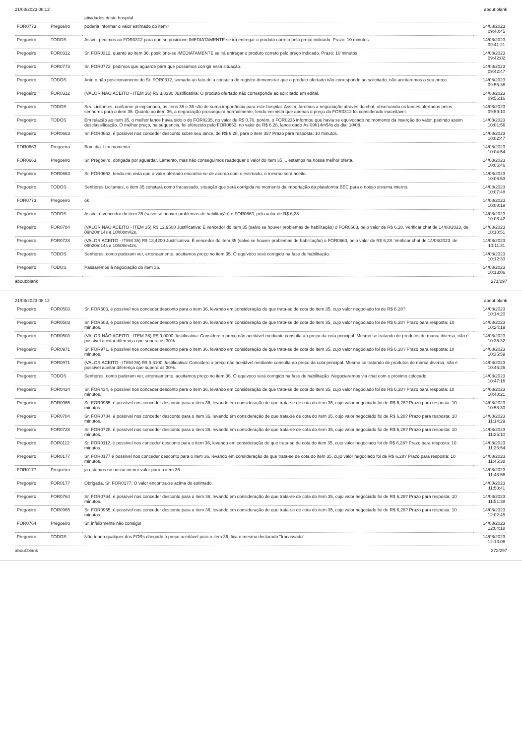21/08/2023 08:12 about:blank
| | | atividades deste hospital. | |
| FOR0773 | Pregoeiro | poderia informar o valor estimado do item? | 14/08/2023 09:40:45 |
| Pregoeiro | TODOS | Assim, pedimos ao FOR0312 para que se posicione IMEDIATAMENTE se irá entregar o produto correto pelo preço indicado. Prazo: 10 minutos. | 14/08/2023 09:41:21 |
| Pregoeiro | FOR0312 | Sr. FOR0312, quanto ao item 36, posicione-se IMEDIATAMENTE se irá entregar o produto correto pelo preço indicado. Prazo: 10 minutos. | 14/08/2023 09:42:02 |
| Pregoeiro | FOR0773 | Sr. FOR0773, pedimos que aguarde para que possamos corrigir essa situação. | 14/08/2023 09:42:47 |
| Pregoeiro | TODOS | Ante o não posicionamento do Sr. FOR0312, somado ao fato de a consulta do registro demonstrar que o produto ofertado não corresponde ao solicitado, não aceitaremos o seu preço. | 14/08/2023 09:55:36 |
| Pregoeiro | FOR0312 | (VALOR NÃO ACEITO - ITEM 36) R$ 3,8330 Justificativa: O produto ofertado não corresponde ao solicitado em edital. | 14/08/2023 09:56:16 |
| Pregoeiro | TODOS | Srs. Licitantes, conforme já explanado, os itens 35 e 36 são de suma importância para este hospital. Assim, faremos a negociação através do chat, observando os lances ofertados pelos senhores para o item 35. Quanto ao item 36, a negociação prosseguirá normalmente, tendo em vista que apenas o preço do FOR0312 foi considerado inaceitável. | 14/08/2023 09:59:10 |
| Pregoeiro | TODOS | Em relação ao item 35, o melhor lance havia sido o do FOR0235, no valor de R$ 0,70, porém, o FOR0235 informou que havia se equivocado no momento da inserção do valor, pedindo assim desclassificação. O melhor preço, na sequencia, foi oferecido pelo FOR0663, no valor de R$ 6,28, lance dado Às 09h14m54s do dia. 10/08. | 14/08/2023 10:01:56 |
| Pregoeiro | FOR0663 | Sr. FOR0663, é possível nos conceder desconto sobre seu lance, de R$ 6,28, para o item 35? Prazo para resposta: 10 minutos. | 14/08/2023 10:02:47 |
| FOR0663 | Pregoeiro | Bom dia. Um momento | 14/08/2023 10:04:54 |
| FOR0663 | Pregoeiro | Sr. Pregoeiro, obrigada por aguardar. Lamento, mas não conseguimos readequar o valor do item 35 ... estamos na nossa melhor oferta. | 14/08/2023 10:05:46 |
| Pregoeiro | FOR0663 | Sr. FOR0663, tendo em vista que o valor ofertado encontra-se de acordo com o estimado, o mesmo será aceito. | 14/08/2023 10:06:53 |
| Pregoeiro | TODOS | Senhores Licitantes, o item 35 constará como fracassado, situação que será corrigida no momento da importação da plataforma BEC para o nosso sistema interno. | 14/08/2023 10:07:48 |
| FOR0773 | Pregoeiro | ok | 14/08/2023 10:08:19 |
| Pregoeiro | TODOS | Assim, é vencedor do item 35 (salvo se houver problemas de habilitação) o FOR0663, pelo valor de R$ 6,28. | 14/08/2023 10:08:42 |
| Pregoeiro | FOR0784 | (VALOR NÃO ACEITO - ITEM 35) R$ 12,9500 Justificativa: É vencedor do item 35 (salvo se houver problemas de habilitação) o FOR0663, pelo valor de R$ 6,28. Verificar chat de 14/08/2023, de 09h20m14s a 10h08m42s. | 14/08/2023 10:10:51 |
| Pregoeiro | FOR0728 | (VALOR ACEITO - ITEM 35) R$ 13,4200 Justificativa: É vencedor do item 35 (salvo se houver problemas de habilitação) o FOR0663, peio valor de R$ 6,28. Verificar chat de 14/08/2023, de 09h20m14s a 10h08m42s. | 14/08/2023 10:11:31 |
| Pregoeiro | TODOS | Senhores, como puderam ver, erroneamente, aceitamos preço no item 35. O equívoco será corrigido na fase de habilitação. | 14/08/2023 10:12:33 |
| Pregoeiro | TODOS | Passaremos à negociação do item 36. | 14/08/2023 10:13:06 |
about:blank 271/297
21/08/2023 08:12 about:blank
| Pregoeiro | FOR0503 | Sr. FOR503, é possível nos conceder desconto para o item 36, levando em consideração de que trata-se de cota do item 35, cujo valor negociado foi de R$ 6,28? | 14/08/2023 10:14:20 |
| Pregoeiro | FOR0503 | Sr. FOR503, é possível nos conceder desconto para o item 36, levando em consideração de que trata-se de cota do item 35, cujo valor negociado foi de R$ 6,28? Prazo para resposta: 10 minutos. | 14/08/2023 10:24:19 |
| Pregoeiro | FOR0503 | (VALOR NÃO ACEITO - ITEM 36) R$ 9,0000 Justificativa: Considero o preço não aceitável mediante consulta ao preço da cota principal. Mesmo se tratando de produtos de marca diversa, não é possível aceitar diferença que supera os 30%. | 14/08/2023 10:35:32 |
| Pregoeiro | FOR0971 | Sr. FOR971, é possível nos conceder desconto para o item 36, levando em consideração de que trata-se de cota do item 35, cujo valor negociado foi de R$ 6,28? Prazo para resposta: 10 minutos. | 14/08/2023 10:35:59 |
| Pregoeiro | FOR0971 | (VALOR ACEITO - ITEM 36) R$ 9,3100 Justificativa: Considero o preço não aceitável mediante consulta ao preço da cota principal. Mesmo se tratando de produtos de marca diversa, não é possível aceitar diferença que supera os 30%. | 14/08/2023 10:46:26 |
| Pregoeiro | TODOS | Senhores, como puderam ver, erroneamente, aceitamos preço no item 36. O equívoco será corrigido na fase de habilitação. Negociaremos via chat com o próximo colocado. | 14/08/2023 10:47:16 |
| Pregoeiro | FOR0434 | Sr. FOR434, é possível nos conceder desconto para o item 36, levando em consideração de que trata-se de cota do item 35, cujo valor negociado foi de R$ 6,28? Prazo para resposta: 10 minutos. | 14/08/2023 10:48:21 |
| Pregoeiro | FOR0965 | Sr. FOR0965, é possível nos conceder desconto para o item 36, levando em consideração de que trata-se de cota do item 35, cujo valor negociado foi de R$ 6,28? Prazo para resposta: 10 minutos. | 14/08/2023 10:58:30 |
| Pregoeiro | FOR0784 | Sr. FOR0784, é possível nos conceder desconto para o item 36, levando em consideração de que trata-se de cota do item 35, cujo valor negociado foi de R$ 6,28? Prazo para resposta: 10 minutos. | 14/08/2023 11:14:29 |
| Pregoeiro | FOR0728 | Sr. FOR0728, é possível nos conceder desconto para o item 36, levando em consideração de que trata-se de cota do item 35, cujo valor negociado foi de R$ 6,28? Prazo para resposta: 10 minutos. | 14/08/2023 11:25:10 |
| Pregoeiro | FOR0112 | Sr. FOR0112, é possível nos conceder desconto para o item 36, levando em consideração de que trata-se de cota do item 35, cujo valor negociado foi de R$ 6,28? Prazo para resposta: 10 minutos. | 14/08/2023 11:35:54 |
| Pregoeiro | FOR0177 | Sr. FOR0177 é possível nos conceder desconto para o item 36, levando em consideração de que trata-se de cota do item 35, cujo valor negociado foi de R$ 6,28? Prazo para resposta: 10 minutos. | 14/08/2023 11:45:38 |
| FOR0177 | Pregoeiro | ja estamos no nosso menor valor para o item 36 | 14/08/2023 11:48:56 |
| Pregoeiro | FOR0177 | Obrigada, Sr. FOR0177. O valor encontra-se acima do estimado. | 14/08/2023 11:50:41 |
| Pregoeiro | FOR0764 | Sr. FOR0764, é possível nos conceder desconto para o item 36, levando em consideração de que trata-se de cota do item 35, cujo valor negociado foi de R$ 6,28? Prazo para resposta: 10 minutos. | 14/08/2023 11:51:38 |
| Pregoeiro | FOR0965 | Sr. FOR0965, é possível nos conceder desconto para o item 36, levando em consideração de que trata-se de cota do item 35, cujo valor negociado foi de R$ 6,28? Prazo para resposta: 10 minutos. | 14/08/2023 12:02:45 |
| FOR0764 | Pregoeiro | Sr. infelizmente não consigo! | 14/08/2023 12:04:18 |
| Pregoeiro | TODOS | Não tendo qualquer dos FORs chegado à preço aceitável para o item 36, fica o mesmo declarado "fracassado". | 14/08/2023 12:13:06 |
about:blank 272/297